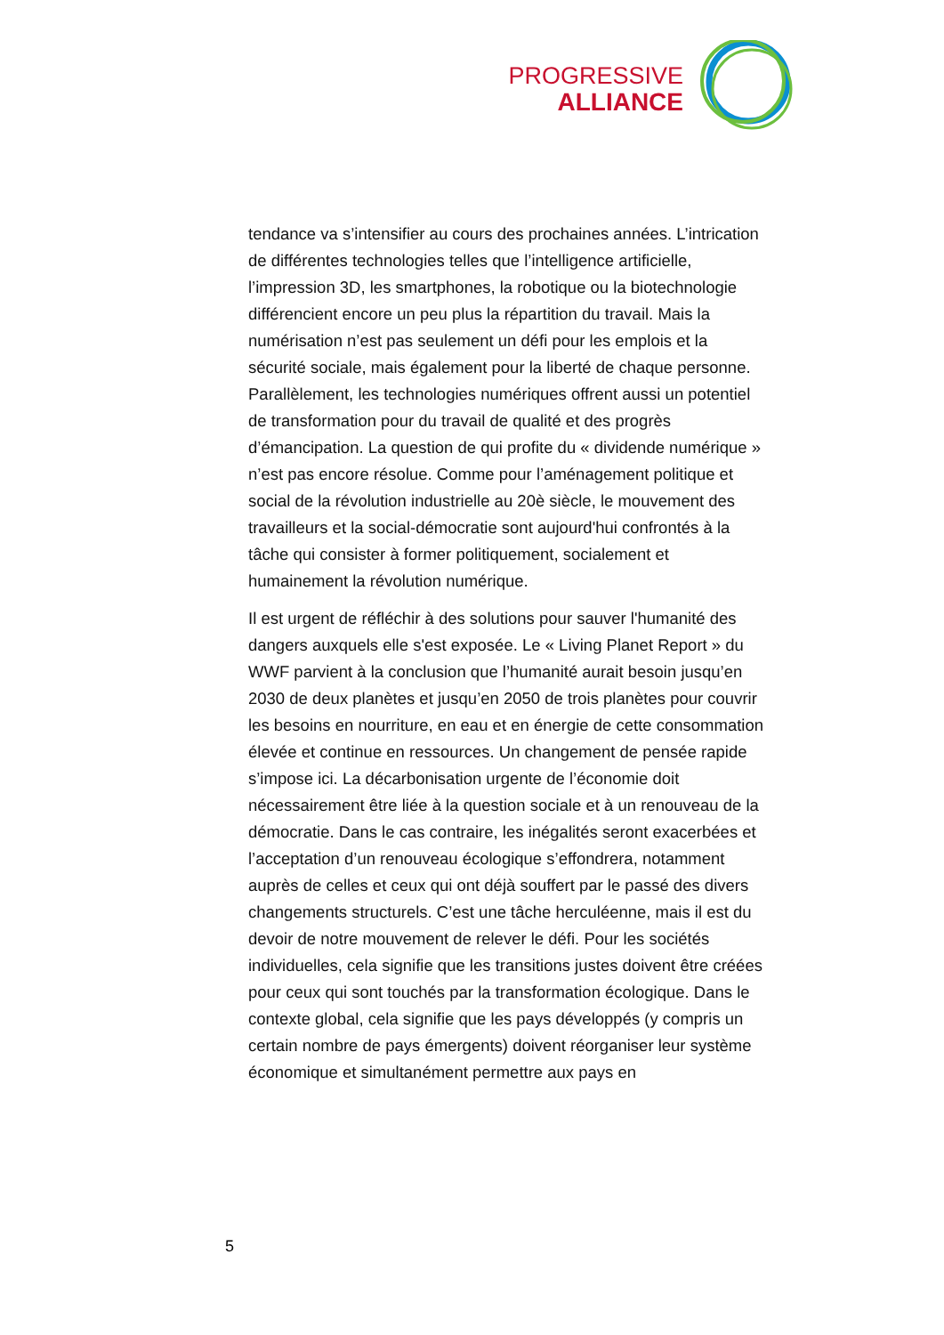PROGRESSIVE
ALLIANCE
tendance va s’intensifier au cours des prochaines années. L’intrication de différentes technologies telles que l’intelligence artificielle, l’impression 3D, les smartphones, la robotique ou la biotechnologie différencient encore un peu plus la répartition du travail. Mais la numérisation n’est pas seulement un défi pour les emplois et la sécurité sociale, mais également pour la liberté de chaque personne. Parallèlement, les technologies numériques offrent aussi un potentiel de transformation pour du travail de qualité et des progrès d’émancipation. La question de qui profite du « dividende numérique » n’est pas encore résolue. Comme pour l’aménagement politique et social de la révolution industrielle au 20è siècle, le mouvement des travailleurs et la social-démocratie sont aujourd'hui confrontés à la tâche qui consister à former politiquement, socialement et humainement la révolution numérique.
Il est urgent de réfléchir à des solutions pour sauver l'humanité des dangers auxquels elle s'est exposée. Le « Living Planet Report » du WWF parvient à la conclusion que l’humanité aurait besoin jusqu’en 2030 de deux planètes et jusqu’en 2050 de trois planètes pour couvrir les besoins en nourriture, en eau et en énergie de cette consommation élevée et continue en ressources. Un changement de pensée rapide s’impose ici. La décarbonisation urgente de l’économie doit nécessairement être liée à la question sociale et à un renouveau de la démocratie. Dans le cas contraire, les inégalités seront exacerbées et l’acceptation d’un renouveau écologique s’effondrera, notamment auprès de celles et ceux qui ont déjà souffert par le passé des divers changements structurels. C’est une tâche herculéenne, mais il est du devoir de notre mouvement de relever le défi. Pour les sociétés individuelles, cela signifie que les transitions justes doivent être créées pour ceux qui sont touchés par la transformation écologique. Dans le contexte global, cela signifie que les pays développés (y compris un certain nombre de pays émergents) doivent réorganiser leur système économique et simultanément permettre aux pays en
5